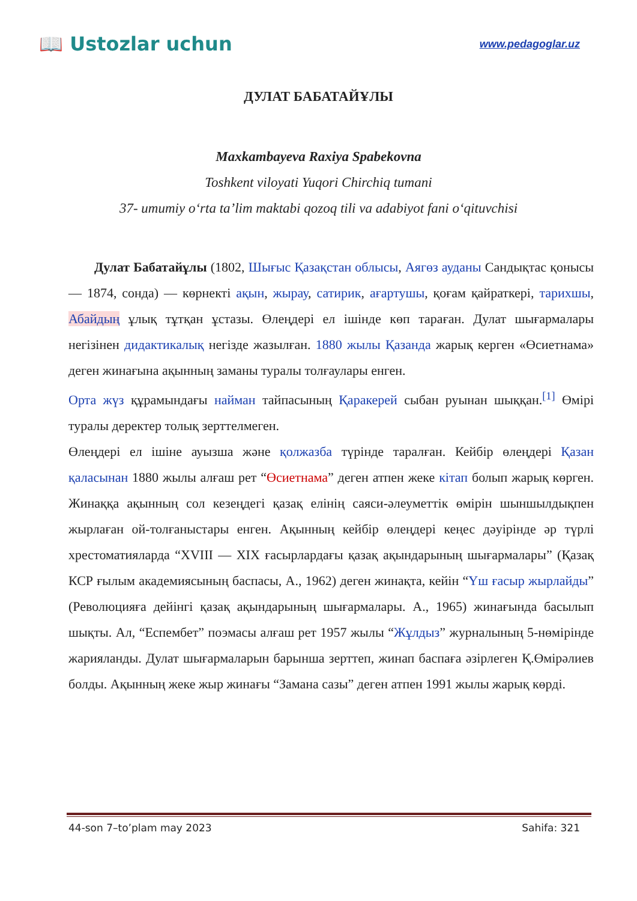📖 Ustozlar uchun
www.pedagoglar.uz
ДУЛАТ БАБАТАЙҰЛЫ
Maxkambayeva Raxiya Spabekovna
Toshkent viloyati Yuqori Chirchiq tumani
37- umumiy o‘rta ta’lim maktabi qozoq tili va adabiyot fani o‘qituvchisi
Дулат Бабатайұлы (1802, Шығыс Қазақстан облысы, Аягөз ауданы Сандықтас қонысы — 1874, сонда) — көрнекті ақын, жырау, сатирик, ағартушы, қоғам қайраткері, тарихшы, Абайдың ұлық тұтқан ұстазы. Өлеңдері ел ішінде көп тараған. Дулат шығармалары негізінен дидактикалық негізде жазылған. 1880 жылы Қазанда жарық керген «Өсиетнама» деген жинағына ақынның заманы туралы толғаулары енген.
Орта жүз құрамындағы найман тайпасының Қаракерей сыбан руынан шыққан.<sup>[1]</sup> Өмірі туралы деректер толық зерттелмеген.
Өлеңдері ел ішіне ауызша және қолжазба түрінде таралған. Кейбір өлеңдері Қазан қаласынан 1880 жылы алғаш рет “Өсиетнама” деген атпен жеке кітап болып жарық көрген. Жинаққа ақынның сол кезеңдегі қазақ елінің саяси-әлеуметтік өмірін шыншылдықпен жырлаған ой-толғаныстары енген. Ақынның кейбір өлеңдері кеңес дәуірінде әр түрлі хрестоматияларда “XVIII — XIX ғасырлардағы қазақ ақындарының шығармалары” (Қазақ КСР ғылым академиясының баспасы, А., 1962) деген жинақта, кейін “Үш ғасыр жырлайды” (Революцияға дейінгі қазақ ақындарының шығармалары. А., 1965) жинағында басылып шықты. Ал, “Еспембет” поэмасы алғаш рет 1957 жылы “Жұлдыз” журналының 5-нөмірінде жарияланды. Дулат шығармаларын барынша зерттеп, жинап баспаға әзірлеген Қ.Өмірәлиев болды. Ақынның жеке жыр жинағы “Замана сазы” деген атпен 1991 жылы жарық көрді.
44-son 7–to’plam may 2023 Sahifa: 321